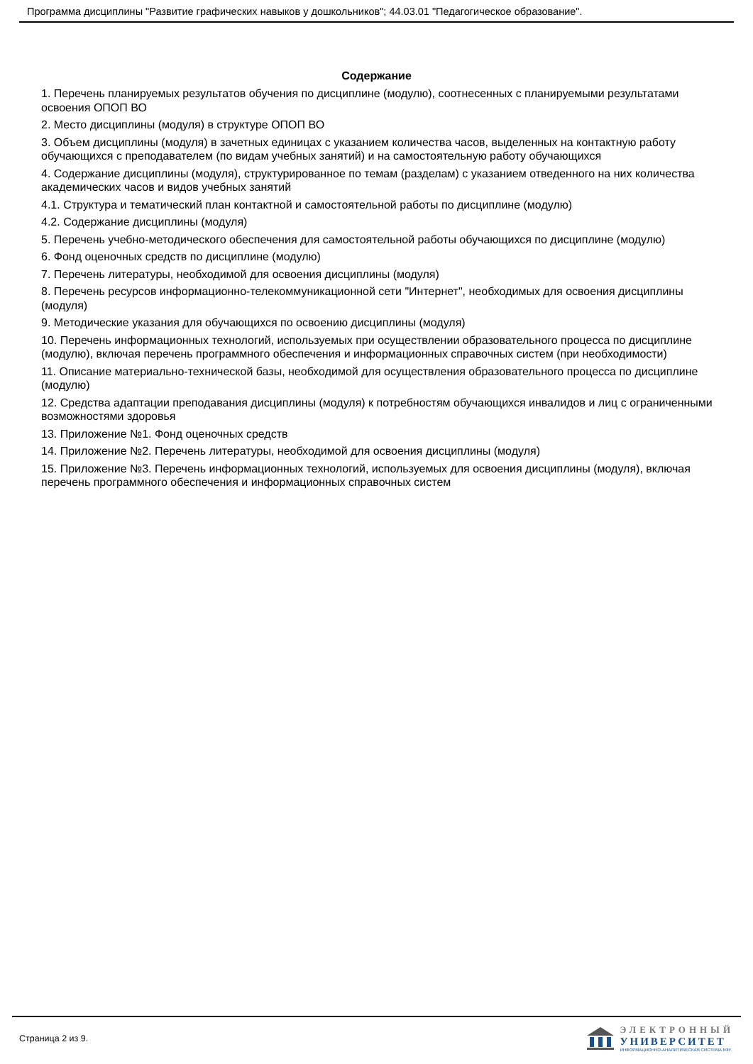Программа дисциплины "Развитие графических навыков у дошкольников"; 44.03.01 "Педагогическое образование".
Содержание
1. Перечень планируемых результатов обучения по дисциплине (модулю), соотнесенных с планируемыми результатами освоения ОПОП ВО
2. Место дисциплины (модуля) в структуре ОПОП ВО
3. Объем дисциплины (модуля) в зачетных единицах с указанием количества часов, выделенных на контактную работу обучающихся с преподавателем (по видам учебных занятий) и на самостоятельную работу обучающихся
4. Содержание дисциплины (модуля), структурированное по темам (разделам) с указанием отведенного на них количества академических часов и видов учебных занятий
4.1. Структура и тематический план контактной и самостоятельной работы по дисциплине (модулю)
4.2. Содержание дисциплины (модуля)
5. Перечень учебно-методического обеспечения для самостоятельной работы обучающихся по дисциплине (модулю)
6. Фонд оценочных средств по дисциплине (модулю)
7. Перечень литературы, необходимой для освоения дисциплины (модуля)
8. Перечень ресурсов информационно-телекоммуникационной сети "Интернет", необходимых для освоения дисциплины (модуля)
9. Методические указания для обучающихся по освоению дисциплины (модуля)
10. Перечень информационных технологий, используемых при осуществлении образовательного процесса по дисциплине (модулю), включая перечень программного обеспечения и информационных справочных систем (при необходимости)
11. Описание материально-технической базы, необходимой для осуществления образовательного процесса по дисциплине (модулю)
12. Средства адаптации преподавания дисциплины (модуля) к потребностям обучающихся инвалидов и лиц с ограниченными возможностями здоровья
13. Приложение №1. Фонд оценочных средств
14. Приложение №2. Перечень литературы, необходимой для освоения дисциплины (модуля)
15. Приложение №3. Перечень информационных технологий, используемых для освоения дисциплины (модуля), включая перечень программного обеспечения и информационных справочных систем
Страница 2 из 9.
ЭЛЕКТРОННЫЙ
УНИВЕРСИТЕТ
ИНФОРМАЦИОННО-АНАЛИТИЧЕСКАЯ СИСТЕМА КФУ